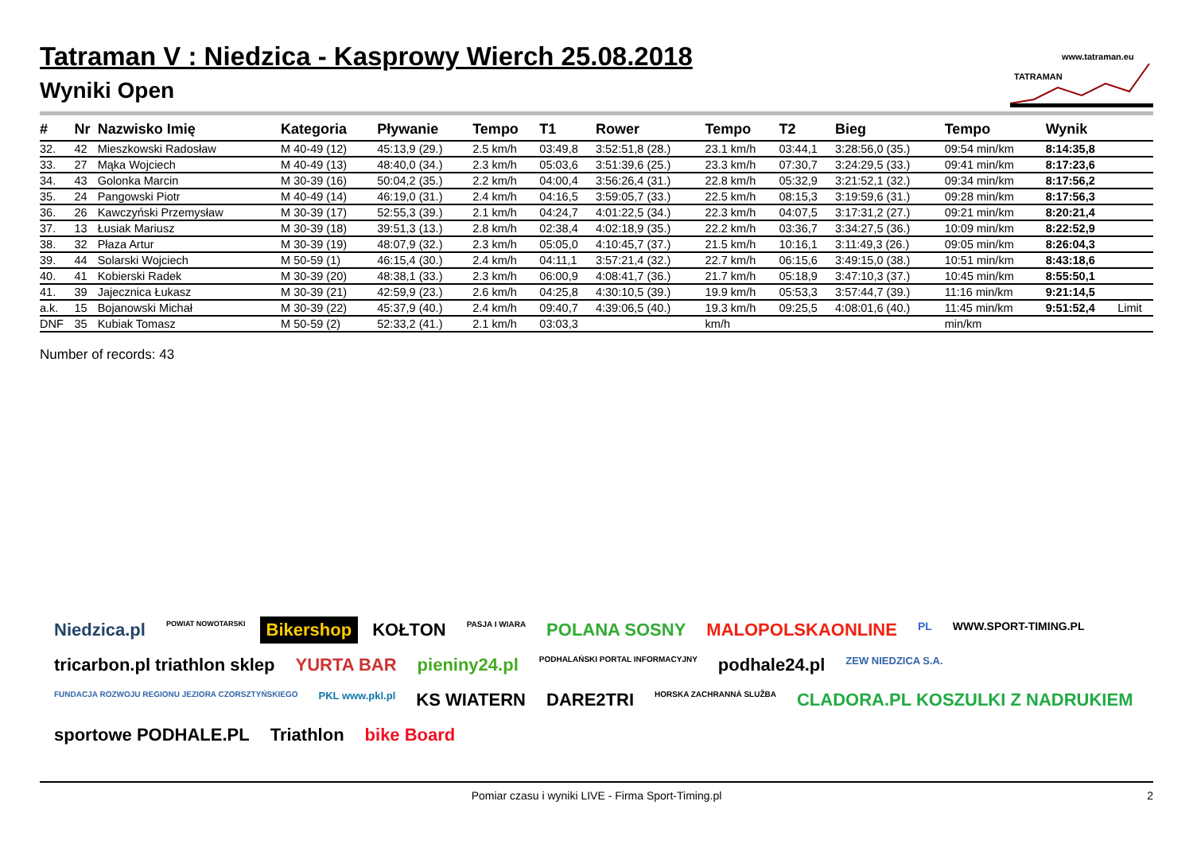Tatraman V : Niedzica - Kasprowy Wierch 25.08.2018
Wyniki Open
www.tatraman.eu
TATRAMAN
| # | Nr | Nazwisko Imię | Kategoria | Pływanie | Tempo | T1 | Rower | Tempo | T2 | Bieg | Tempo | Wynik | |
| --- | --- | --- | --- | --- | --- | --- | --- | --- | --- | --- | --- | --- | --- |
| 32. | 42 | Mieszkowski Radosław | M 40-49 (12) | 45:13,9 (29.) | 2.5 km/h | 03:49,8 | 3:52:51,8 (28.) | 23.1 km/h | 03:44,1 | 3:28:56,0 (35.) | 09:54 min/km | 8:14:35,8 | |
| 33. | 27 | Mąka Wojciech | M 40-49 (13) | 48:40,0 (34.) | 2.3 km/h | 05:03,6 | 3:51:39,6 (25.) | 23.3 km/h | 07:30,7 | 3:24:29,5 (33.) | 09:41 min/km | 8:17:23,6 | |
| 34. | 43 | Golonka Marcin | M 30-39 (16) | 50:04,2 (35.) | 2.2 km/h | 04:00,4 | 3:56:26,4 (31.) | 22.8 km/h | 05:32,9 | 3:21:52,1 (32.) | 09:34 min/km | 8:17:56,2 | |
| 35. | 24 | Pangowski Piotr | M 40-49 (14) | 46:19,0 (31.) | 2.4 km/h | 04:16,5 | 3:59:05,7 (33.) | 22.5 km/h | 08:15,3 | 3:19:59,6 (31.) | 09:28 min/km | 8:17:56,3 | |
| 36. | 26 | Kawczyński Przemysław | M 30-39 (17) | 52:55,3 (39.) | 2.1 km/h | 04:24,7 | 4:01:22,5 (34.) | 22.3 km/h | 04:07,5 | 3:17:31,2 (27.) | 09:21 min/km | 8:20:21,4 | |
| 37. | 13 | Łusiak Mariusz | M 30-39 (18) | 39:51,3 (13.) | 2.8 km/h | 02:38,4 | 4:02:18,9 (35.) | 22.2 km/h | 03:36,7 | 3:34:27,5 (36.) | 10:09 min/km | 8:22:52,9 | |
| 38. | 32 | Płaza Artur | M 30-39 (19) | 48:07,9 (32.) | 2.3 km/h | 05:05,0 | 4:10:45,7 (37.) | 21.5 km/h | 10:16,1 | 3:11:49,3 (26.) | 09:05 min/km | 8:26:04,3 | |
| 39. | 44 | Solarski Wojciech | M 50-59 (1) | 46:15,4 (30.) | 2.4 km/h | 04:11,1 | 3:57:21,4 (32.) | 22.7 km/h | 06:15,6 | 3:49:15,0 (38.) | 10:51 min/km | 8:43:18,6 | |
| 40. | 41 | Kobierski Radek | M 30-39 (20) | 48:38,1 (33.) | 2.3 km/h | 06:00,9 | 4:08:41,7 (36.) | 21.7 km/h | 05:18,9 | 3:47:10,3 (37.) | 10:45 min/km | 8:55:50,1 | |
| 41. | 39 | Jajecznica Łukasz | M 30-39 (21) | 42:59,9 (23.) | 2.6 km/h | 04:25,8 | 4:30:10,5 (39.) | 19.9 km/h | 05:53,3 | 3:57:44,7 (39.) | 11:16 min/km | 9:21:14,5 | |
| a.k. | 15 | Bojanowski Michał | M 30-39 (22) | 45:37,9 (40.) | 2.4 km/h | 09:40,7 | 4:39:06,5 (40.) | 19.3 km/h | 09:25,5 | 4:08:01,6 (40.) | 11:45 min/km | 9:51:52,4 | Limit |
| DNF | 35 | Kubiak Tomasz | M 50-59 (2) | 52:33,2 (41.) | 2.1 km/h | 03:03,3 | | km/h | | | min/km | | |
Number of records: 43
Niedzica.pl POWIAT NOWOTARSKI Bikershop KOŁTON PASJA I WIARA POLANA SOSNY MALOPOLSKAONLINE PL WWW.SPORT-TIMING.PL tricarbon.pl triathlon sklep YURTA BAR pieniny24.pl PODHALAŃSKI PORTAL INFORMACYJNY podhale24.pl ZEW NIEDZICA S.A. FUNDACJA ROZWOJU REGIONU JEZIORA CZORSZTYŃSKIEGO PKL www.pkl.pl KS WIATERN DARE2TRI HORSKA ZACHRANNÁ SLUŽBA CLADORA.PL KOSZULKI Z NADRUKIEM sportowe PODHALE.PL Triathlon bike Board
Pomiar czasu i wyniki LIVE - Firma Sport-Timing.pl 2